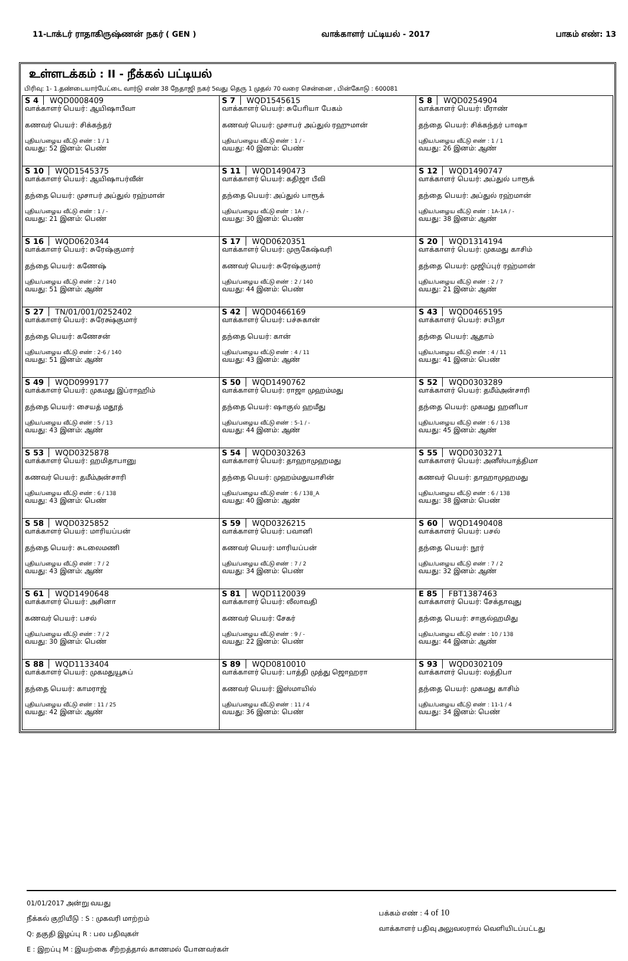11-டாக்டர் ராதாகிருஷ்ணன் நகர் ( GEN ) வாக்காளர் பட்டியல் - 2017 பாகம் எண்: 13
உள்ளடக்கம் : II - நீக்கல் பட்டியல்
பிரிவு: 1- 1.தண்டையார்பேட்டை வார்டு எண் 38 நேதாஜி நகர் 5வது தெரு 1 முதல் 70 வரை சென்னை , பின்கோடு : 600081
| S 4 WQD0008409 வாக்காளர் பெயர்: ஆயிஷாபீவா கணவர் பெயர்: சிக்கந்தர் புதிய/பழைய வீட்டு எண் : 1 / 1 வயது: 52 இனம்: பெண் | S 7 WQD1545615 வாக்காளர் பெயர்: சுபோியா பேகம் கணவர் பெயர்: முசாபர் அப்துல் ரஹுமான் புதிய/பழைய வீட்டு எண் : 1 / - வயது: 40 இனம்: பெண் | S 8 WQD0254904 வாக்காளர் பெயர்: மீராண் தந்தை பெயர்: சிக்கந்தர் பாஷா புதிய/பழைய வீட்டு எண் : 1 / 1 வயது: 26 இனம்: ஆண் |
| S 10 WQD1545375 வாக்காளர் பெயர்: ஆயிஷாபர்வீன் தந்தை பெயர்: முசாபர் அப்துல் ரஹ்மான் புதிய/பழைய வீட்டு எண் : 1 / - வயது: 21 இனம்: பெண் | S 11 WQD1490473 வாக்காளர் பெயர்: கதிஜா பீவி தந்தை பெயர்: அப்துல் பாரூக் புதிய/பழைய வீட்டு எண் : 1A / - வயது: 30 இனம்: பெண் | S 12 WQD1490747 வாக்காளர் பெயர்: அப்துல் பாரூக் தந்தை பெயர்: அப்துல் ரஹ்மான் புதிய/பழைய வீட்டு எண் : 1A-1A / - வயது: 38 இனம்: ஆண் |
| S 16 WQD0620344 வாக்காளர் பெயர்: சுரேஷ்குமார் தந்தை பெயர்: கணேஷ் புதிய/பழைய வீட்டு எண் : 2 / 140 வயது: 51 இனம்: ஆண் | S 17 WQD0620351 வாக்காளர் பெயர்: முருகேஷ்வரி கணவர் பெயர்: சுரேஷ்குமார் புதிய/பழைய வீட்டு எண் : 2 / 140 வயது: 44 இனம்: பெண் | S 20 WQD1314194 வாக்காளர் பெயர்: முகமது காசிம் தந்தை பெயர்: முஜிப்புர் ரஹ்மான் புதிய/பழைய வீட்டு எண் : 2 / 7 வயது: 21 இனம்: ஆண் |
| S 27 TN/01/001/0252402 வாக்காளர் பெயர்: சுரேக்ஷ்குமார் தந்தை பெயர்: கணேசன் புதிய/பழைய வீட்டு எண் : 2-6 / 140 வயது: 51 இனம்: ஆண் | S 42 WQD0466169 வாக்காளர் பெயர்: பச்சுகான் தந்தை பெயர்: கான் புதிய/பழைய வீட்டு எண் : 4 / 11 வயது: 43 இனம்: ஆண் | S 43 WQD0465195 வாக்காளர் பெயர்: சபிதா தந்தை பெயர்: ஆதாம் புதிய/பழைய வீட்டு எண் : 4 / 11 வயது: 41 இனம்: பெண் |
| S 49 WQD0999177 வாக்காளர் பெயர்: முகமது இப்ராஹிம் தந்தை பெயர்: சையத் மதூத் புதிய/பழைய வீட்டு எண் : 5 / 13 வயது: 43 இனம்: ஆண் | S 50 WQD1490762 வாக்காளர் பெயர்: ராஜா முஹம்மது தந்தை பெயர்: ஷாகுல் ஹமீது புதிய/பழைய வீட்டு எண் : 5-1 / - வயது: 44 இனம்: ஆண் | S 52 WQD0303289 வாக்காளர் பெயர்: தமீம்அன்சாரி தந்தை பெயர்: முகமது ஹனிபா புதிய/பழைய வீட்டு எண் : 6 / 138 வயது: 45 இனம்: ஆண் |
| S 53 WQD0325878 வாக்காளர் பெயர்: ஹமிதாபானு கணவர் பெயர்: தமீம்அன்சாரி புதிய/பழைய வீட்டு எண் : 6 / 138 வயது: 43 இனம்: பெண் | S 54 WQD0303263 வாக்காளர் பெயர்: தாஹாமுஹமது தந்தை பெயர்: முஹம்மதுயாசின் புதிய/பழைய வீட்டு எண் : 6 / 138_A வயது: 40 இனம்: ஆண் | S 55 WQD0303271 வாக்காளர் பெயர்: அனீஸ்பாத்திமா கணவர் பெயர்: தாஹாமுஹமது புதிய/பழைய வீட்டு எண் : 6 / 138 வயது: 38 இனம்: பெண் |
| S 58 WQD0325852 வாக்காளர் பெயர்: மாரியப்பன் தந்தை பெயர்: சுடலைமணி புதிய/பழைய வீட்டு எண் : 7 / 2 வயது: 43 இனம்: ஆண் | S 59 WQD0326215 வாக்காளர் பெயர்: பவானி கணவர் பெயர்: மாரியப்பன் புதிய/பழைய வீட்டு எண் : 7 / 2 வயது: 34 இனம்: பெண் | S 60 WQD1490408 வாக்காளர் பெயர்: பசல் தந்தை பெயர்: நூர் புதிய/பழைய வீட்டு எண் : 7 / 2 வயது: 32 இனம்: ஆண் |
| S 61 WQD1490648 வாக்காளர் பெயர்: அசினா கணவர் பெயர்: பசல் புதிய/பழைய வீட்டு எண் : 7 / 2 வயது: 30 இனம்: பெண் | S 81 WQD1120039 வாக்காளர் பெயர்: லீலாவதி கணவர் பெயர்: சேகர் புதிய/பழைய வீட்டு எண் : 9 / - வயது: 22 இனம்: பெண் | E 85 FBT1387463 வாக்காளர் பெயர்: சேக்தாவுது தந்தை பெயர்: சாகுல்ஹமிது புதிய/பழைய வீட்டு எண் : 10 / 138 வயது: 44 இனம்: ஆண் |
| S 88 WQD1133404 வாக்காளர் பெயர்: முகமதுயூசுப் தந்தை பெயர்: காமராஜ் புதிய/பழைய வீட்டு எண் : 11 / 25 வயது: 42 இனம்: ஆண் | S 89 WQD0810010 வாக்காளர் பெயர்: பாத்தி முத்து ஜொஹரா கணவர் பெயர்: இஸ்மாயில் புதிய/பழைய வீட்டு எண் : 11 / 4 வயது: 36 இனம்: பெண் | S 93 WQD0302109 வாக்காளர் பெயர்: லத்திபா தந்தை பெயர்: முகமது காசிம் புதிய/பழைய வீட்டு எண் : 11-1 / 4 வயது: 34 இனம்: பெண் |
01/01/2017 அன்று வயது
நீக்கல் குறியீடு : S : முகவரி மாற்றம்
Q: தகுதி இழப்பு R : பல பதிவுகள்
E : இறப்பு M : இயற்கை சீற்றத்தால் காணமல் போனவர்கள்
பக்கம் எண் : 4 of 10
வாக்காளர் பதிவு அலுவலரால் வெளியிடப்பட்டது